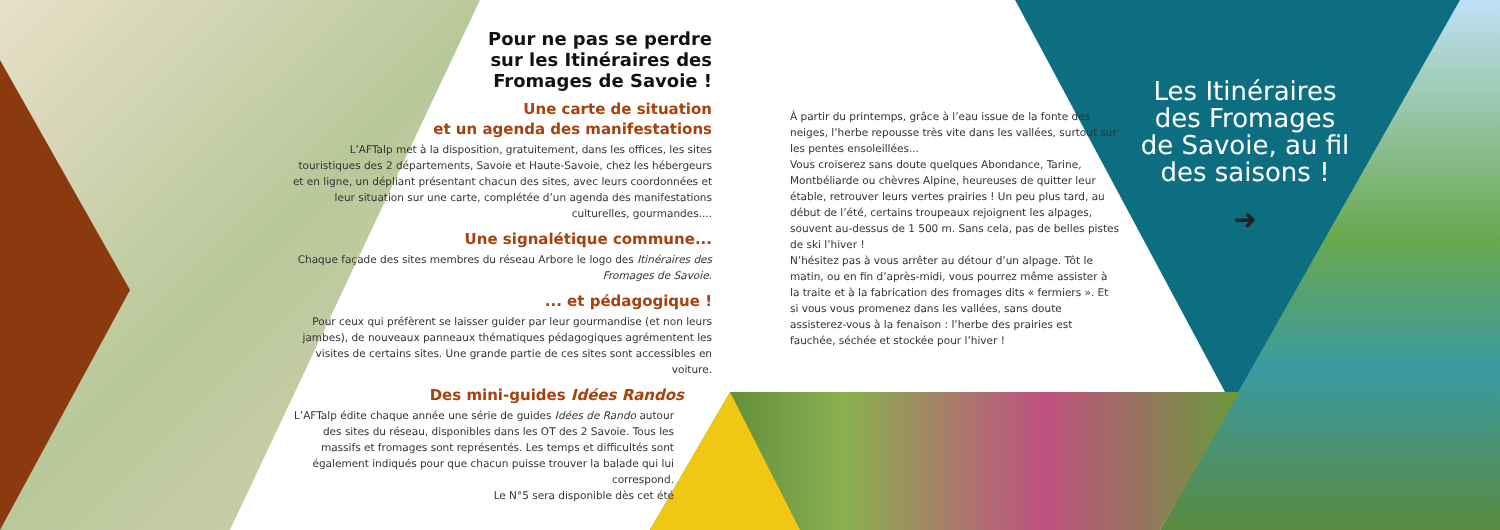Pour ne pas se perdre
sur les Itinéraires des
Fromages de Savoie !
Une carte de situation
et un agenda des manifestations
L’AFTalp met à la disposition, gratuitement, dans les offices, les sites touristiques des 2 départements, Savoie et Haute-Savoie, chez les hébergeurs et en ligne, un dépliant présentant chacun des sites, avec leurs coordonnées et leur situation sur une carte, complétée d’un agenda des manifestations culturelles, gourmandes....
Une signalétique commune...
Chaque façade des sites membres du réseau Arbore le logo des Itinéraires des Fromages de Savoie.
... et pédagogique !
Pour ceux qui préfèrent se laisser guider par leur gourmandise (et non leurs jambes), de nouveaux panneaux thématiques pédagogiques agrémentent les visites de certains sites. Une grande partie de ces sites sont accessibles en voiture.
Des mini-guides Idées Randos
L’AFTalp édite chaque année une série de guides Idées de Rando autour des sites du réseau, disponibles dans les OT des 2 Savoie. Tous les massifs et fromages sont représentés. Les temps et difficultés sont également indiqués pour que chacun puisse trouver la balade qui lui correspond.
Le N°5 sera disponible dès cet été
À partir du printemps, grâce à l’eau issue de la fonte des neiges, l’herbe repousse très vite dans les vallées, surtout sur les pentes ensoleillées...
Vous croiserez sans doute quelques Abondance, Tarine, Montbéliarde ou chèvres Alpine, heureuses de quitter leur étable, retrouver leurs vertes prairies ! Un peu plus tard, au début de l’été, certains troupeaux rejoignent les alpages, souvent au-dessus de 1 500 m. Sans cela, pas de belles pistes de ski l’hiver !
N’hésitez pas à vous arrêter au détour d’un alpage. Tôt le matin, ou en fin d’après-midi, vous pourrez même assister à la traite et à la fabrication des fromages dits « fermiers ». Et si vous vous promenez dans les vallées, sans doute assisterez-vous à la fenaison : l’herbe des prairies est fauchée, séchée et stockée pour l’hiver !
Les Itinéraires des Fromages de Savoie, au fil des saisons !
➜